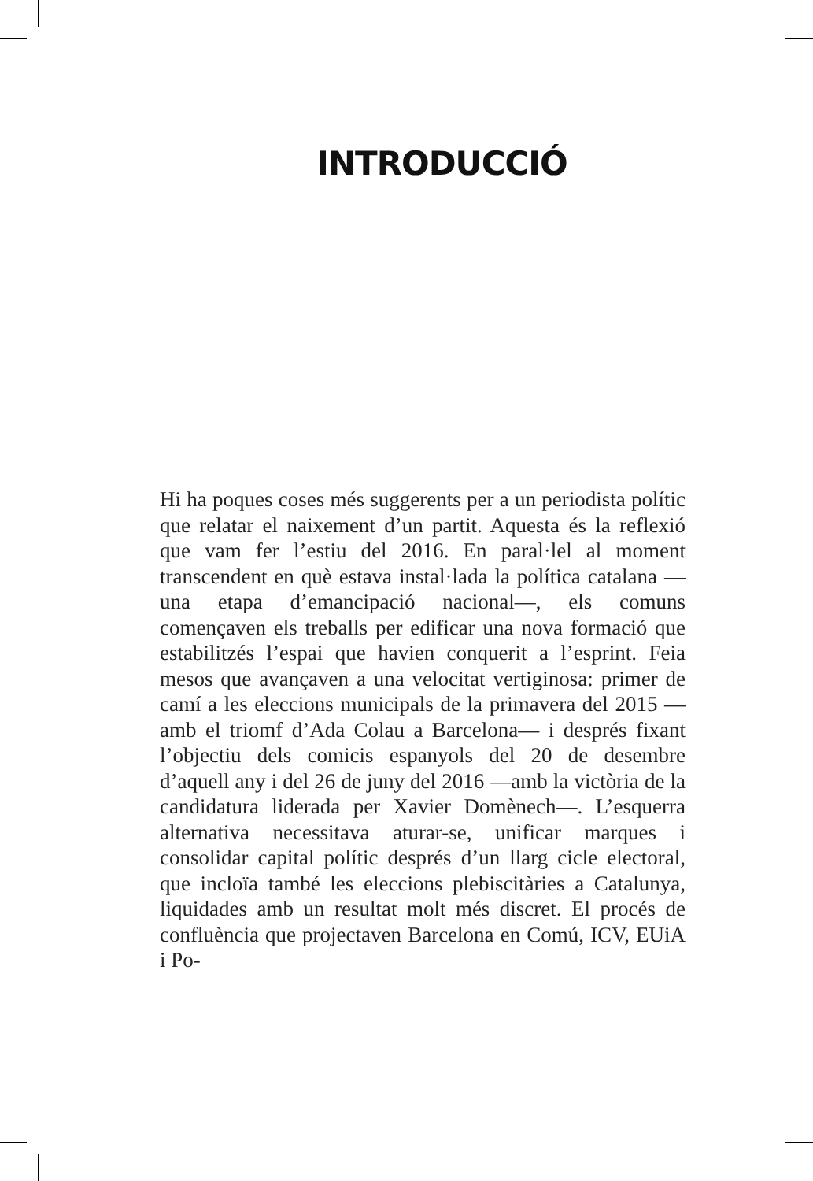INTRODUCCIÓ
Hi ha poques coses més suggerents per a un periodista polític que relatar el naixement d’un partit. Aquesta és la reflexió que vam fer l’estiu del 2016. En paral·lel al moment transcendent en què estava instal·lada la políti­ca catalana —una etapa d’emancipació nacional—, els comuns començaven els treballs per edificar una nova formació que estabilitzés l’espai que havien conquerit a l’esprint. Feia mesos que avançaven a una velocitat vertiginosa: primer de camí a les eleccions municipals de la primavera del 2015 —amb el triomf d’Ada Colau a Barcelona— i després fixant l’objectiu dels comicis es­panyols del 20 de desembre d’aquell any i del 26 de juny del 2016 —amb la victòria de la candidatura liderada per Xavier Domènech—. L’esquerra alternativa necessi­tava aturar-se, unificar marques i consolidar capital po­lític després d’un llarg cicle electoral, que incloïa també les eleccions plebiscitàries a Catalunya, liquidades amb un resultat molt més discret. El procés de confluència que projectaven Barcelona en Comú, ICV, EUiA i Po-